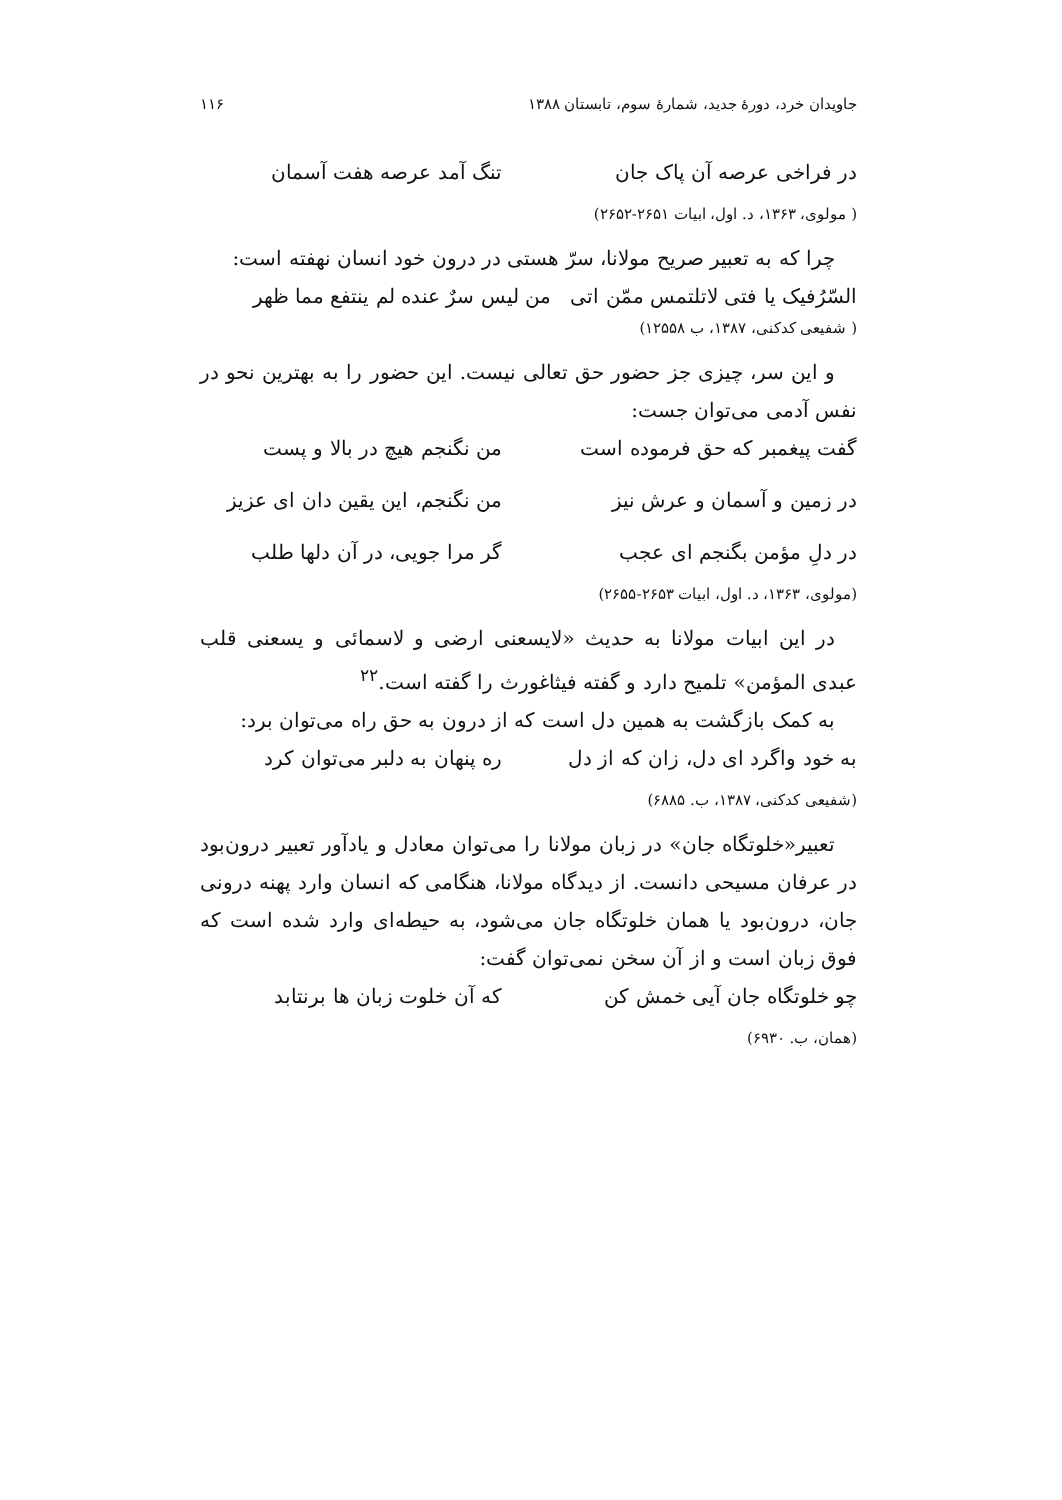جاویدان خرد، دورهٔ جدید، شمارهٔ سوم، تابستان ۱۳۸۸ ۱۱۶
در فراخی عرصه آن پاک جان تنگ آمد عرصه هفت آسمان
( مولوی، ۱۳۶۳، د. اول، ابیات ۲۶۵۱-۲۶۵۲)
چرا که به تعبیر صریح مولانا، سرّ هستی در درون خود انسان نهفته است:
السّرُفیک یا فتی لاتلتمس ممّن اتی من لیس سرٌ عنده لم ینتفع مما ظهر
( شفیعی کدکنی، ۱۳۸۷، ب ۱۲۵۵۸)
و این سر، چیزی جز حضور حق تعالی نیست. این حضور را به بهترین نحو در نفس آدمی می‌توان جست:
گفت پیغمبر که حق فرموده است من نگنجم هیچ در بالا و پست
در زمین و آسمان و عرش نیز من نگنجم، این یقین دان ای عزیز
در دلِ مؤمن بگنجم ای عجب گر مرا جویی، در آن دلها طلب
(مولوی، ۱۳۶۳، د. اول، ابیات ۲۶۵۳-۲۶۵۵)
در این ابیات مولانا به حدیث «لایسعنی ارضی و لاسمائی و یسعنی قلب عبدی المؤمن» تلمیح دارد و گفته فیثاغورث را گفته است.<sup>۲۲</sup>
به کمک بازگشت به همین دل است که از درون به حق راه می‌توان برد:
به خود واگرد ای دل، زان که از دل ره پنهان به دلبر می‌توان کرد
(شفیعی کدکنی، ۱۳۸۷، ب. ۶۸۸۵)
تعبیر«خلوتگاه جان» در زبان مولانا را می‌توان معادل و یادآور تعبیر درون‌بود در عرفان مسیحی دانست. از دیدگاه مولانا، هنگامی که انسان وارد پهنه درونی جان، درون‌بود یا همان خلوتگاه جان می‌شود، به حیطه‌ای وارد شده است که فوق زبان است و از آن سخن نمی‌توان گفت:
چو خلوتگاه جان آیی خمش کن که آن خلوت زبان ها برنتابد
(همان، ب. ۶۹۳۰)